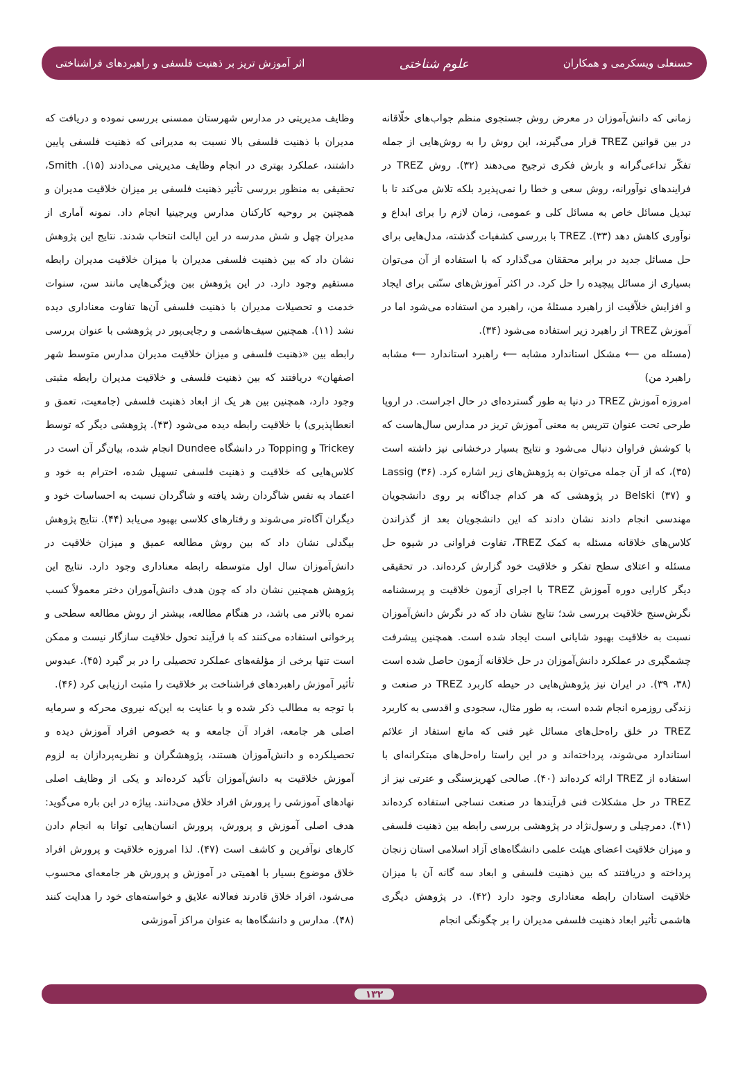حسنعلی ویسکرمی و همکاران علوم شناختی اثر آموزش تریز بر ذهنیت فلسفی و راهبردهای فراشناختی
زمانی که دانش‌آموزان در معرض روش جستجوی منظم جواب‌های خلّاقانه در بین قوانین TREZ قرار می‌گیرند، این روش را به روش‌هایی از جمله تفکّر تداعی‌گرانه و بارش فکری ترجیح می‌دهند (۳۲). روش TREZ در فرایندهای نوآورانه، روش سعی و خطا را نمی‌پذیرد بلکه تلاش می‌کند تا با تبدیل مسائل خاص به مسائل کلی و عمومی، زمان لازم را برای ابداع و نوآوری کاهش دهد (۳۳). TREZ با بررسی کشفیات گذشته، مدل‌هایی برای حل مسائل جدید در برابر محققان می‌گذارد که با استفاده از آن می‌توان بسیاری از مسائل پیچیده را حل کرد. در اکثر آموزش‌های سنّتی برای ایجاد و افزایش خلاّقیت از راهبرد مسئلهٔ من، راهبرد من استفاده می‌شود اما در آموزش TREZ از راهبرد زیر استفاده می‌شود (۳۴).
(مسئله من ⟵ مشکل استاندارد مشابه ⟵ راهبرد استاندارد ⟵ مشابه راهبرد من)
امروزه آموزش TREZ در دنیا به طور گسترده‌ای در حال اجراست. در اروپا طرحی تحت عنوان تتریس به معنی آموزش تریز در مدارس سال‌هاست که با کوشش فراوان دنبال می‌شود و نتایج بسیار درخشانی نیز داشته است (۳۵)، که از آن جمله می‌توان به پژوهش‌های زیر اشاره کرد. Lassig (۳۶) و Belski (۳۷) در پژوهشی که هر کدام جداگانه بر روی دانشجویان مهندسی انجام دادند نشان دادند که این دانشجویان بعد از گذراندن کلاس‌های خلاقانه مسئله به کمک TREZ، تفاوت فراوانی در شیوه حل مسئله و اعتلای سطح تفکر و خلاقیت خود گزارش کرده‌اند. در تحقیقی دیگر کارایی دوره آموزش TREZ با اجرای آزمون خلاقیت و پرسشنامه نگرش‌سنج خلاقیت بررسی شد؛ نتایج نشان داد که در نگرش دانش‌آموزان نسبت به خلاقیت بهبود شایانی است ایجاد شده است. همچنین پیشرفت چشمگیری در عملکرد دانش‌آموزان در حل خلاقانه آزمون حاصل شده است (۳۸، ۳۹). در ایران نیز پژوهش‌هایی در حیطه کاربرد TREZ در صنعت و زندگی روزمره انجام شده است، به طور مثال، سجودی و اقدسی به کاربرد TREZ در خلق راه‌حل‌های مسائل غیر فنی که مانع استفاد از علائم استاندارد می‌شوند، پرداخته‌اند و در این راستا راه‌حل‌های مبتکرانه‌ای با استفاده از TREZ ارائه کرده‌اند (۴۰). صالحی کهریزسنگی و عترتی نیز از TREZ در حل مشکلات فنی فرآیندها در صنعت نساجی استفاده کرده‌اند (۴۱). دمرچیلی و رسول‌نژاد در پژوهشی بررسی رابطه بین ذهنیت فلسفی و میزان خلاقیت اعضای هیئت علمی دانشگاه‌های آزاد اسلامی استان زنجان پرداخته و دریافتند که بین ذهنیت فلسفی و ابعاد سه گانه آن با میزان خلاقیت استادان رابطه معناداری وجود دارد (۴۲). در پژوهش دیگری هاشمی تأثیر ابعاد ذهنیت فلسفی مدیران را بر چگونگی انجام
وظایف مدیریتی در مدارس شهرستان ممسنی بررسی نموده و دریافت که مدیران با ذهنیت فلسفی بالا نسبت به مدیرانی که ذهنیت فلسفی پایین داشتند، عملکرد بهتری در انجام وظایف مدیریتی می‌دادند (۱۵). Smith، تحقیقی به منظور بررسی تأثیر ذهنیت فلسفی بر میزان خلاقیت مدیران و همچنین بر روحیه کارکنان مدارس ویرجینیا انجام داد. نمونه آماری از مدیران چهل و شش مدرسه در این ایالت انتخاب شدند. نتایج این پژوهش نشان داد که بین ذهنیت فلسفی مدیران با میزان خلاقیت مدیران رابطه مستقیم وجود دارد. در این پژوهش بین ویژگی‌هایی مانند سن، سنوات خدمت و تحصیلات مدیران با ذهنیت فلسفی آن‌ها تفاوت معناداری دیده نشد (۱۱). همچنین سیف‌هاشمی و رجایی‌پور در پژوهشی با عنوان بررسی رابطه بین «ذهنیت فلسفی و میزان خلاقیت مدیران مدارس متوسط شهر اصفهان» دریافتند که بین ذهنیت فلسفی و خلاقیت مدیران رابطه مثبتی وجود دارد، همچنین بین هر یک از ابعاد ذهنیت فلسفی (جامعیت، تعمق و انعطاپذیری) با خلاقیت رابطه دیده می‌شود (۴۳). پژوهشی دیگر که توسط Trickey و Topping در دانشگاه Dundee انجام شده، بیان‌گر آن است در کلاس‌هایی که خلاقیت و ذهنیت فلسفی تسهیل شده، احترام به خود و اعتماد به نفس شاگردان رشد یافته و شاگردان نسبت به احساسات خود و دیگران آگاه‌تر می‌شوند و رفتارهای کلاسی بهبود می‌یابد (۴۴). نتایج پژوهش بیگدلی نشان داد که بین روش مطالعه عمیق و میزان خلاقیت در دانش‌آموزان سال اول متوسطه رابطه معناداری وجود دارد. نتایج این پژوهش همچنین نشان داد که چون هدف دانش‌آموران دختر معمولاً کسب نمره بالاتر می باشد، در هنگام مطالعه، بیشتر از روش مطالعه سطحی و پرخوانی استفاده می‌کنند که با فرآیند تحول خلاقیت سازگار نیست و ممکن است تنها برخی از مؤلفه‌های عملکرد تحصیلی را در بر گیرد (۴۵). عبدوس تأثیر آموزش راهبردهای فراشناخت بر خلاقیت را مثبت ارزیابی کرد (۴۶).
با توجه به مطالب ذکر شده و با عنایت به این‌که نیروی محرکه و سرمایه اصلی هر جامعه، افراد آن جامعه و به خصوص افراد آموزش دیده و تحصیلکرده و دانش‌آموزان هستند، پژوهشگران و نظریه‌پردازان به لزوم آموزش خلاقیت به دانش‌آموزان تأکید کرده‌اند و یکی از وظایف اصلی نهادهای آموزشی را پرورش افراد خلاق می‌دانند. پیاژه در این باره می‌گوید: هدف اصلی آموزش و پرورش، پرورش انسان‌هایی توانا به انجام دادن کارهای نوآفرین و کاشف است (۴۷). لذا امروزه خلاقیت و پرورش افراد خلاق موضوع بسیار با اهمیتی در آموزش و پرورش هر جامعه‌ای محسوب می‌شود، افراد خلاق قادرند فعالانه علایق و خواسته‌های خود را هدایت کنند (۴۸). مدارس و دانشگاه‌ها به عنوان مراکز آموزشی
۱۳۲